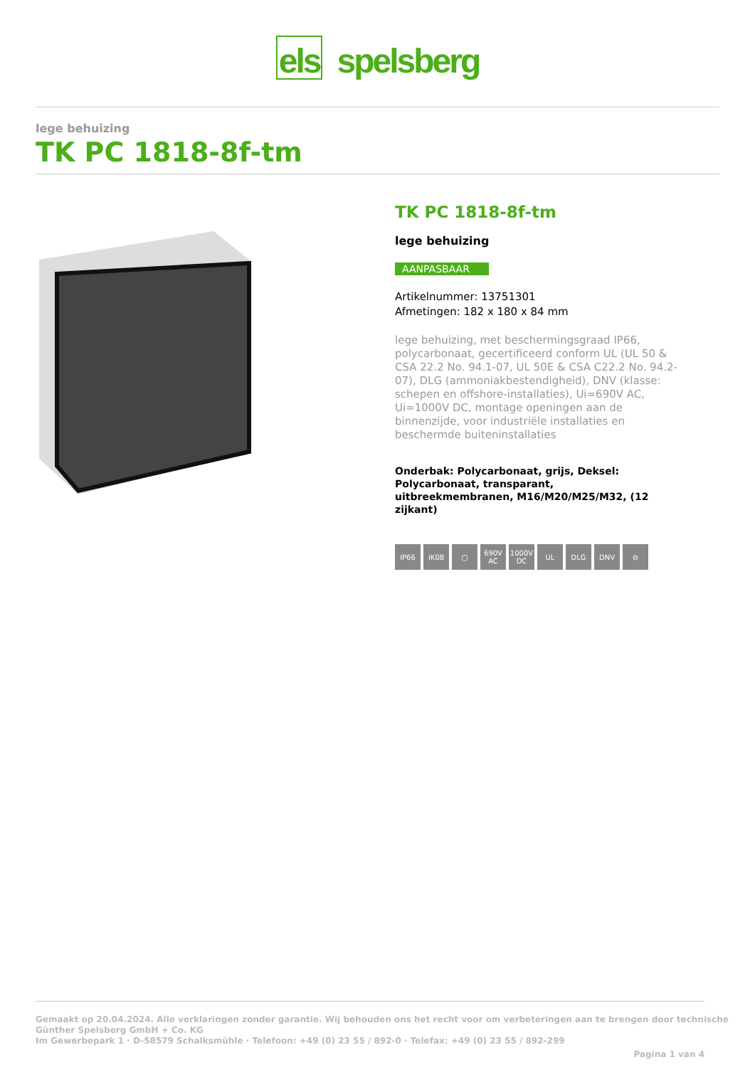els spelsberg
lege behuizing
TK PC 1818-8f-tm
TK PC 1818-8f-tm
lege behuizing
AANPASBAAR
Artikelnummer: 13751301
Afmetingen: 182 x 180 x 84 mm
lege behuizing, met beschermingsgraad IP66, polycarbonaat, gecertificeerd conform UL (UL 50 & CSA 22.2 No. 94.1-07, UL 50E & CSA C22.2 No. 94.2-07), DLG (ammoniakbestendigheid), DNV (klasse: schepen en offshore-installaties), Ui=690V AC, Ui=1000V DC, montage openingen aan de binnenzijde, voor industriële installaties en beschermde buiteninstallaties
Onderbak: Polycarbonaat, grijs, Deksel: Polycarbonaat, transparant, uitbreekmembranen, M16/M20/M25/M32, (12 zijkant)
IP66 IK08 ▢ 690V AC 1000V DC UL DLG DNV ⊖
Gemaakt op 20.04.2024. Alle verklaringen zonder garantie. Wij behouden ons het recht voor om verbeteringen aan te brengen door technische
Günther Spelsberg GmbH + Co. KG
Im Gewerbepark 1 · D-58579 Schalksmühle · Telefoon: +49 (0) 23 55 / 892-0 · Telefax: +49 (0) 23 55 / 892-299
Pagina 1 van 4